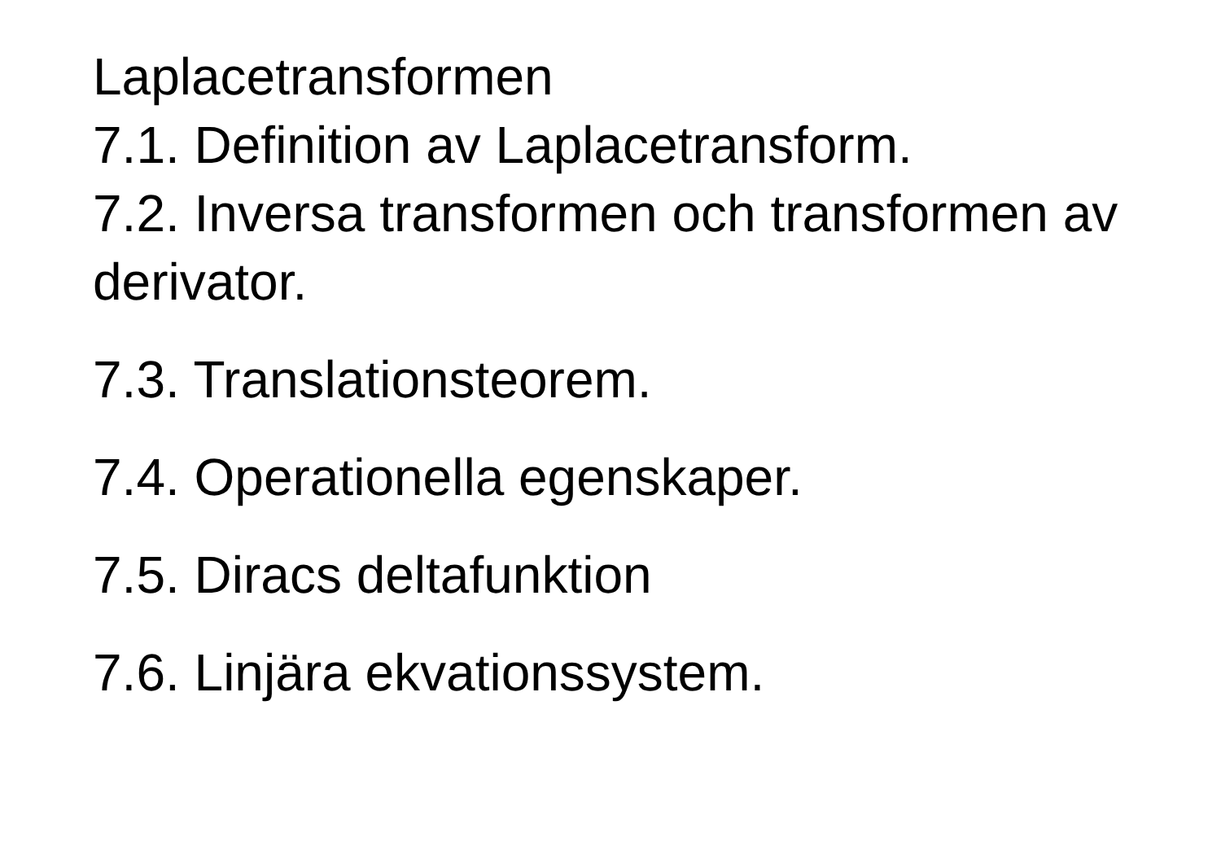Laplacetransformen
7.1. Definition av Laplacetransform.
7.2. Inversa transformen och transformen av derivator.
7.3. Translationsteorem.
7.4. Operationella egenskaper.
7.5. Diracs deltafunktion
7.6. Linjära ekvationssystem.